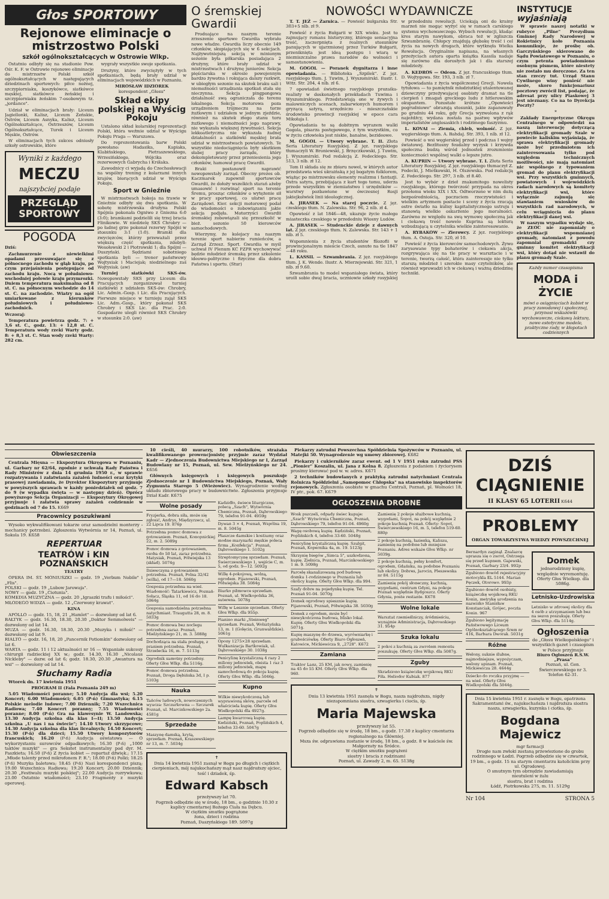Głos SPORTOWY
Rejonowe eliminacje o mistrzostwo Polski
szkół ogólnokształcących w Ostrowie Wlkp.
Ostatnio odbyły się na stadionie Pow. Ośr. K. F. w Ostrowie rejonowe eliminacje do mistrzostw Polski szkół ogólnokształcących w następujących dziedzinach sportowych: piłce nożnej, szczypiorniaku, koszykówce, siatkówce męskiej, siatkówce żeńskiej i szczypiorniaku żeńskim 7-osobowym tz. „jordance".
Udział w eliminacjach brały: Liceum Jagiellonki, Kalisz, Liceum Żeńskie, Ostrów, Liceum Asnyka, Kalisz, Liceum Ogólnokształcące, Ostrzeszów, Liceum Ogólnokształcące, Turek i Liceum Męskie, Ostrów.
W eliminacjach tych sukces odniosły szkoły ostrowskie, które
Wyniki z każdego
MECZU
najszybciej podaje
PRZEGLĄD SPORTOWY
POGODA
Dziś:
Zachmurzenie z niewielkimi opadami przesuwające się z północnego zachodu w głąb kraju, po czym przejaśnienia postępujące od zachodu kraju. Nocą w południowo-wschodniej połowie kraju przymrozki. Dniem temperatura maksimalna od 8 st. C. na północnym wschodzie do 14 st. C. na zachodzie. Wiatry na ogół umiarkowane z kierunków południowych i południowo-zachodnich.
Wczoraj:
Temperatura powietrza godz. 7: + 3,6 st. C., godz. 13: + 12,8 st. C. Temperatura wody rzeki Warty godz. 8: + 8,3 st. C. Stan wody rzeki Warty: 282 cm.
wygrały wszystkie swoje spotkania.
Drużyny, które zwyciężyły w tych spotkaniach, będą brały udział w eliminacjach wojewódzkich w Poznaniu.
MIROSŁAW IDZIOREK
korespondent „Głosu"
Skład ekipy polskiej na Wyścig Pokoju
Ustalono skład kolarskiej reprezentacji Polski, która weźmie udział w Wyścigu Pokoju Praga — Warszawa.
Do reprezentowania barw Polski powołano: Hadasika, Kapiaka, Klabińskiego, Pietraszewskiego, Wrzesińskiego, Wójcika oraz rezerwowych Gabrycha i Królaka.
Zawodnicy ci wyjadą do Czechosłowacji na wspólny trening z kolarzami innych krajów, biorących udział w Wyścigu Pokoju.
Sport w Gnieźnie
W mistrzostwach hokeja na trawie w Gnieźnie odbyły się dwa spotkania. W sobotę mistrzowska drużyna Polski Spójnia pokonała Ogniwo z Gniezna 6:0 (3:0); bramkami podzielili się trzej bracia Flinikowie. W niedzielę SKS Chrobry — po ładnej grze pokonał rezerwy Spójni w stosunku 3:1 (1:0). Bramki dla zwycięzców, którzy przeważali przez większą część spotkania, zdobyli: Wesołowski 2 i Piotrowski 1; dla Spójni — Duszyński. Sędziami sobotniego spotkania byli — trener państwowy Wojtysiak i Maciejak; niedzielnego zaś Wojtysiak. (aw)
Turniej siatkówki SKS-ów. Nowopowstały SKS przy Liceum dla Pracujących zorganizował turniej siatkówki z udziałem SKS-ów: Chrobry, Lic. Admin.-Gosp. i Lic. dla Pracujących. Pierwsze miejsce w turnieju zajął SKS Lic. Adm.-Gosp., który pokonał SKS Chrobry i SKS Lic. dla Prac. 2:0. Gospodarze ulegli również SKS Chrobry w stosunku 2:0. (aw)
O śremskiej Gwardii
Produające na naszym terenie zrzeszenie sportowe Gwardia wybrało nowe władze. Gwardia liczy obecnie 149 członków, skupiających się w 6 sekcjach. Najżywotniejszą sekcją w minionym sezonie była piłkarska posiadająca 2 drużyny, które brały udział w mistrzostwach i drużynę juniorów. Sekcja pięściarska w okresie powojennym bardzo żywotna i rokująca dalszy rozkwit, w ubiegłym sezonie na skutek braku sali i niemożności urządzania spotkań stała się nieczynna. Sekcja pingpongowa działalność swą ograniczała do terenu lokalnego. Sekcja motorowa poza urządzeniem trójmeczu na torze żużlowym i udziałem w jednym zjeździe, również na skutek złego stanu toru żużlowego i niemożności jego naprawy, nie wykazała większej żywotności. Sekcja lekkoatletyczna nie wykazała żadnej działalności a siatkówki męskiej brała udział w mistrzostwach powiatowych. Te wszystkie niedociągnięcia były skutkiem słabej pracy zarządu, który dekompletowany przez przeniesienia jego członków, hamował pracę Gwardii.
Braki postanowił naprawić nowopowstały zarząd. Obecny prezes ob. Kaczmarek zapewnił sportowców Gwardii, że dołoży wszelkich starań ażeby umasowić i rozwinąć sport na terenie Śremu, prosząc członków o wytężenie sił w pracy sportowej, co ułatwi pracę Zarządowi. Kier. sekcji motorowej podał do wiadomości o zobowiązaniu jakie sekcja podjęła. Motorzyści Gwardii śremskiej zobowiązali się przeszkolić w bież. sezonie 50 kierowców samochodowych.
Wierzymy, że kolejacy na naszym terenie sport nabierze rumieńców, a Zarząd Zrzesz. Sport. Gwardia w myśl uchwał IV Plenum KC PZPR wychowywać będzie młodzież śremską przez szkolenie ideowo-polityczne i fizyczne dla dobra Państwa i sportu. (Stur)
NOWOŚCI WYDAWNICZE
T. T. JEŻ — Żarnica. — Powieść bułgarska Str. 303+5 nlb. zł 9.
Powieść z życia Bułgarii w XIX wieku. Jest to zajmujący romans historyczny, którego sensacyjna treść, zaczerpnięta z realnych stosunków panujących w ujarzmionej przez Turków Bułgarii, przeniknięta jest ideą postępu i wiarą w niezniszczalne prawa narodów do wolności i samostanowienia.
M. GOGOL — Poranek dygnitarza i inne opowiadania. — Biblioteka „Szpilek". Z jęz. rosyjskiego tłum. J. Tuwim, J. Wyszomirski. Ilustr. I. Witz. Str. 204, 4 nlb. zł 6.
7 opowiadań świetnego rosyjskiego prozaika-realisty w doskonałych przekładach Tuwima i Wyszomirskiego. Przedstawiają one w żywych i malowniczych scenach, zabarwionych humorem i gryzącą satyrą, urzędniczo - mieszczańskie środowisko prowincji rosyjskiej w epoce cara Mikołaja I.
Opowiadania te są dobitnym wyrazem walki Gogola, pisarza postępowego, z tym wszystkim, co w życiu człowieka jest niskie, banalne, bezideowe.
M. GOGOL — Utwory wybrane. T. II. Złota Seria Literatury Rosyjskiej. Z jęz. rosyjskiego tłumaczyli W. Broniewski, J. Brzęczkowski, J. Tuwim, J. Wyszomirski. Pod redakcją Z. Fedeckiego. Str. 513, 3 nlb. zł 12.
Tom II składa się ze zbioru nowel, w których autor przedstawia wieś ukraińską z jej bogatym folklorem, wiążąc po mistrzowsku elementy realizmu i fantazji. Ostra satyra, przebijająca z kart tego tomu, uderza przede wszystkim w ziemiaństwo i urzędników — warstwy pozbawione w ówczesnej Rosji jakiejkolwiek linii ideologicznej.
A. JIRASEK — Na starej poczcie. Z jęz. czeskiego tłum. N. Zalewska. Str. 96, 2 nlb. zł 4.
Opowieść z lat 1846—48, ukazuje życie małego miasteczka czeskiego w przededniu Wiosny Ludów.
A. JIRASEK — Studenckie dzieje z dawnych lat. Z jęz. czeskiego tłum. N. Zalewska. Str. 143 + 1 nlb. zł 5.
Wspomnienia z życia studentów filozofii w prowincjonalnym mieście Czech, osnute na tle 1847—48 roku.
L. KASSIL — Szwambrania. Z jęz. rosyjskiego tłum. J. K. Wende. Ilustr. A. Mierzejewski. Str. 321, 1 nlb. zł 9.60.
Szwambrania to model wspaniałego świata, który uroili sobie dwaj bracia, uczniowie szkoły rosyjskiej w przededniu rewolucji. Uciekają oni do krainy marzeń nie mogąc wyżyć się w ramach carskiego systemu wychowawczego. Wybuch rewolucji, kładąc kres starym nawykom, obraca też w zgliszcza Szwambranię. Chłopcy znajdują głębokę treść i cel życia na nowych drogach, które wytknęła Wielka Rewolucja. Oryginalnie napisana, na własnych przeżyciach autora oparta książka Kassila nadaje się zarówno dla dorosłych jak i dla starszej młodzieży.
A. KEDROS — Odeon. Z jęz. francuskiego tłum. D. Wojtygowa. Str. 193, 3 nlb. zł 7.
Opowiadania z życia współczesnej Grecji. Nowela tytułowa — to pamiętnik młodziutkiej utalentowanej dziewczyny przeżywającej osobisty dramat na tle cierpień i zmagań greckiego ludu z hitlerowskim okupantem. Pozostałe krótsze „Opowieści pogrudniowe" obrazują stosunki, jakie zapanowały po grudniu 44 roku, gdy Grecja wyzwolona z rąk najeźdźcy, wydana została na pastwę wpływów imperialistów anglosaskich i rodzimego faszyzmu.
L. KOVAI — Ziemia, chleb, wolność. Z jęz. węgierskiego tłum. A. Bahdaj. Str. 393, 1 nlb. zł 12.
Powieść o wsi węgierskiej przed i podczas I wojny światowej. Bezlitosny feudalny wyzysk i krzywda społeczna budzą wśród jednostek zrozumienie konieczności wspólnej walki o lepsze jutro.
A. KUPRIN — Utwory wybrane. T. I. Złota Seria Literatury Rosyjskiej. Z jęz. rosyjskiego tłumaczył Z. Fedecki, J. Mietkowski, H. Olszewska. Pod redakcją Z. Fedeckiego. Str. 297, 3 nlb. zł 8.40.
Jest to wybór z dzieł znakomitego nowelisty rosyjskiego, którego twórczość przypada na okres przełomu wieku XIX i XX. Odtworzone w nim dużą bezpośredniością, poczuciem rzeczywistości i wielkim artyzmem postacie i sceny z życia rzucają ostre światło na kulisy kapitalistycznego ustroju i stanowią wielkie oskarżenie jego moralności. Zarówno ze względu na swą wymowę społeczną jak i ciekawą treść nowele Kuprina są lekturą wzbudzającą u czytelnika wielkie zainteresowanie.
A. RYBAKOW — Zierowcy. Z jęz. rosyjskiego tłum. A. Ostoja. Str. 320, zł 10.
Powieść z życia kierowców samochodowych. Żywo zarysowane typy bohaterów i ciekawa akcja, rozgrywająca się na tle pracy w warsztacie i w terenie, tworzą całość, która zainteresuje nie tylko starszą młodzież i szerokie masy czytelników, ale również wprowadzi ich w ciekawą i ważną dziedzinę techniki.
INSTYTUCJE wyjaśniają
W sprawie naszej notatki w rubryce „Pilne" Prezydium Gminnej Rady Narodowej w Rokietnicy koło Poznania komunikuje, że prośbę ob. Garczyńskiego skierowano do Sądu Powiatowego w Poznaniu, o czym petenta powiadomiono osobnym pismem, które niestety nie zostało mu doręczone. Za ten stan rzeczy tut. Urząd Stanu Cywilnego winy ponieść nie może, skoro funkcjonariusz pocztowy zwrócił list, podając, że adresat przy ulicy Piaskowej 3 jest nieznany. Co na to Dyrekcja Poczty?
*
Zakłady Energetyczne Okręgu Centralnego w odpowiedzi na naszą interwencję dotyczącą elektryfikacji gromady Szale w powiecie kaliskim wyjaśniają, że sprawa elektryfikacji gromady może być przedmiotem ich zainteresowania tylko pod względem technicznych możliwości, nie mają natomiast nic wspólnego z typowaniem gromad do planu elektryfikacji wsi. Przy wszystkich gminnych, powiatowych i wojewódzkich radach narodowych są komitety elektryfikacji wsi, które wyłącznie zajmują się stawianiem wniosków do wszystkich rad narodowych, w celu wciągnięcia do planu elektryfikacji danej wsi.
W naszym wypadku wydaje się, że ZEOC nie zapomniały o elektryfikacji wspomnianej gromady, natomiast z powodu zapomniał gromadzki czy gminny komitet elektryfikacji wsi, który dotąd nie wstawił do planu gromady Szale.
Każdy numer czasopisma
MODA i ŻYCIE
mówi o osiągnięciach kobiet w pracy zawodowej i społecznej, przynosi wskazówki wychowawcze, ciekawą lekturę, nowe estetyczne modele, praktyczne rady, w kłopotach codziennych
Obwieszczenia
Centrala Mięsna — Ekspozytura Okręgowa w Poznaniu, ul. Garbary nr 62/64, zgodnie z uchwałą Rady Państwa i Rady Ministrów z dnia 14 grudnia 1950 r., w sprawie rozpatrywania i załatwiania zażaleń ludności oraz krytyki prasowej zawiadamia, że Dyrektor Ekspozytury przyjmuje w powyższych sprawach w każdy poniedziałek od godz. 7 do 9 (w wypadku święta — w następny dzień). Oprócz powyższego Sekcja Organizacji — Ekspozytury Okręgowej przyjmuje i załatwia sprawy zażaleń codziennie w godzinach od 7 do 15. K669
Pracownicy poszukiwani
Wysoko wykwalifikowani tokarze oraz samodzielni monterzy - mechanicy potrzebni. Zgłoszenia Wytwórnia nr 14, Poznań, ul. Sokola 19. K658
REPERTUAR
TEATRÓW i KIN POZNAŃSKICH
TEATRY
OPERA IM. ST. MONIUSZKI — godz. 19 „Verbum Nobile" i „Flis".
POLSKI — godz. 19 „Lubow Jarowaja".
NOWY — godz. 19 „Ciotunia".
KOMEDIA MUZYCZNA — godz. 20 „Igraszki trafu i miłości".
MŁODEGO WIDZA — godz. 12 „Czerwony krawat".
KINA
APOLLO — godz. 15, 18, 21 „Hamlet" — dozwolony od lat 6.
BAŁTYK — godz. 16.30, 18.30, 20.30 „Doktor Semmelweis" — dozwolony od lat 14.
MUZA — godz. 16.30, 18.30, 20.30 „Muzyka i miłość" — dozwolony od lat 9.
RIALTO — godz. 16, 18, 20 „Pancernik Potiomkin" dozwolony od lat 6.
WARTA — godz. 11 i 12 aktualności nr 16 — Wspaniałe sukcesy chirurgii radzieckiej XX w.; godz. 14.30, 16.30 „Nicolaus Nickleby" — dozw. od lat 6; godz. 18.30, 20.30 „Awantura na wsi" — dozwolony od lat 14.
Słuchamy Radia
Wtorek dn. 17 kwietnia 1951
PROGRAM II (Fala Poznania 249 m)
5.05 Wiadomości poranne; 5.10 Audycja dla wsi; 5.20 Koncert; 6.00 Wiadomości; 6.05 (P-ń) Gimnastyka; 6.15 Polskie melodie ludowe; 7.00 Dziennik; 7.20 Wszechnica Radiowa; 7.40 Koncert poranny; 7.55 Wiadomości poranne; 8.00 (P-ń) Gra na klawesynie W. Landowska; 13.30 Audycja szkolna dla klas I—II; 13.50 Audycja szkolna „U nas i na świecie"; 14.10 Utwory skrzypcowe; 14.30 Audycja szkolna dla klas licealnych; 14.50 Koncert; 15.30 (P-ń) dla dzieci; 15.50 Utwory kompozytorów francuskich; 16.20 (P-ń) Audycja oświatowa — O wykorzystaniu surowców odpadkowych; 16.30 (P-ń) „1000 taktów muzyki" — gra Sekstet instrumentalny pod dyr. M. Paszkieta; 16.50 (P-ń) Z życia kobiet — reportaż dźwięk.; 17.15 „Młode talenty przed mikrofonem P. R."; 18.00 (P-ń) Polki; 18.25 (P-ń) Muzyka baletowa; 18.45 (P-ń) Nasi korespondenci piszą; 19.00 Wszechnica Radiowa; 19.20 Koncert; 20.00 Dziennik; 20.30 „Festiwalu muzyki polskiej"; 22.00 Audycja rozrywkowa; 23.00 Ostatnie wiadomości; 23.10 Fragmenty z muzyki operowej.
10 cieśli, 40 murarzy, 100 robotników, strażaka kwalifikowanego prowencjonistę przyjmie zaraz Wydział Kadr — Zjednoczenia Budownictwa Miejskiego nr I, Zarząd Budowlany nr 15, Poznań, ul. Sew. Mielżyńskiego nr 24. K656
Głównych księgowych i księgowych poszukuje Zjednoczenie nr 1 Budownictwa Miejskiego, Poznań, Wały Zygmunta Starego 5 (Wieżowiec). Wynagrodzenie według układu zbiorowego pracy w budownictwie. Zgłoszenia przyjmuje Dział Kadr. K675
Wolne posady
Fryzjerka, dobra siła, może się zgłosić, Andrys, Międzyrzecz, ul. 22 Lipca 19. 876p
Potrzebna pomoc domowa z gotowaniem. Poznań, Konopnickiej 22, m. 2. 5089g
Pomoc domowa z gotowaniem, osoba do 50 lat, zaraz potrzebna. Matysiak, Poznań, Półwiejska 13 (skład). 5074g
Dziewczyna z gotowaniem potrzebna. Poznań, Polna 32/42 (willa), od 17—18. 5060g
Gosposia potrzebna na wieś. Wiadomość: Tatarkiewicz, Poznań-Sołacz, Śląska 11, od 16 do 18. 5064g
Gosposia samodzielna potrzebna natychmiast. Traugutta 28, m. 8. 5033g
Pomoc domowa bez noclegu potrzebna zaraz. Poznań, Mielżyńskiego 21, m. 3. 5088g
Dochodząca na stała posługę, z praniem potrzebna. Poznań, Strzelecka 16, m. 7. 5113g
Ogrodnik samotny potrzebny. Oferty Głos Wlkp. dla 5116g.
Pomoc domowa potrzebna. Poznań, Droga Dębińska 3d, I p. 5103g
Nauka
Tańców ludowych, nowoczesnych wyucza: Szczurkowna — Szczurek Poznań, ul. Marcinkowskiego 2a. 4581g
Sprzedaże
Maszynę damską, krytą, sprzedam. Poznań, Kraszewskiego nr 13, m. 7. 5034g
Kadzidło, świece liturgiczne, polecą „Szach", Wytwórnia Chemiczna, Poznań, Dąbrowskiego 79, telefon 91-04. 4959g
Dywan 3 × 4, Poznań, Wspólna 19, m. 8. 5045g
Płaszcze damskie i kostiumy oraz modne marynarki męskie poleca firma „Konfekcja". Poznań, Dąbrowskiego 1. 5102g
Streptomycynę sprzedam. Poznań, Świerczewskiego 1, wejście C, m. 5, od godz. 9—12. 5092g
Willę 4-pokojową, wolną, ogrodem. Pijanowski, Poznań, Półwiejska 38. 5084g
Biurko piłmowce sprzedam. Poznań, ul. Wielkopolska 36, suterena. 5078g
Willę w Lesznie sprzedam. Oferty Głos Wlkp. dla 955p.
Pianino marki „Steinweg" sprzedam. Poznań, Wolsztyńska 13, m. 1 (Golęcin, Grunwaldzkie). 5061g
Opony 1275×28 sprzedam. Wulkanizacja Bartkowiak, ul. Dąbrowskiego 30. 1038g
Penicylinę krystaliczną 4 razy 2 miliony jednostek, oleista 1 raz 3 miliony jednostek, mapę samochodową do pokoju kupię. Oferty Głos Wlkp. dla 5046g.
Kupno
Wilkie niewykończoną lub wyprawioną skórę, parcele od właściciela kupię. Oferty Głos Wielkopolski dla 4927g.
Lampę kwarcową kupię. Kedziński, Poznań, Poplińskich 4, telefon 33-60. 5047g
✝
Dnia 14 kwietnia 1951 zasnął w Bogu po długich i ciężkich cierpieniach, mój najukochańszy mąż nasz najdroższy ojciec, teść i dziadek, śp.
Edward Kabsch
przeżywszy lat 70.
Pogrzeb odbędzie się w środę, 18 bm., o godzinie 10.30 z kaplicy cmentarnej Bożego Ciała na Dębcu.
W ciężkim smutku pogrążone
żona, dzieci i rodzina
Poznań, Daszyńskiego 189. 5097g
Piekarzy zatrudni Powszechna Spółdzielnia Spożywców w Poznaniu, ul. Matejki 50. Wynagrodzenie wg umowy zbiorowej. K682
Piekarzy i cukierników zaraz ewent. od 1 V 1951 roku zatrudni PSS „Pionier" Koszalin, ul. Jana z Kolna 8. Zgłoszenia z podaniem i życiorysem prosimy kierować pod w. w. adres. K671
2 techników budowlanych z praktyką zatrudni natychmiast Centrala Rolnicza Spółdzielni „Samopomoc Chłopska" na stanowisko inspektorów rejonowych. Zgłoszenia osobiste w gmachu Centrali, Poznań, pl. Wolności 18, IV ptr., pok. 67. K679
OGŁOSZENIA DROBNE
Wosk pszczeli, odpady świec kupuje: „Szach" Wytwórnia Chemiczna, Poznań, Dąbrowskiego 79, telefon 91-04. 4960g
Wagę osobową kupię. Kędziński, Poznań, Poplińskich 4, telefon 33-60. 5048g
Penicylinę krystaliczną kupię. Szulgit, Poznań, Kopernika 4a, m. 19. 5123g
Skrzynię biegów „Simca 5", uszkodzona, kupię. Zielnica, Poznań, Marcinkowskiego 1 m. 9. 5098g
Parcelę skanalizowaną pod budowę domku 1-rodzinnego w Poznaniu lub okolicy kupię. Oferty Głos Wlkp. dla 994.
Szafy dobre na pojedynkę kupię. Tel. Poznań 91-04. 5070g
Domek ogrodowy spiesznie kupię. Pijanowski, Poznań, Półwiejska 38. 5030g
Domek z ogrodem, może być niewykończona budowa, blisko lokal. Kupię. Oferty Głos Wielkopolski dla 5071g.
Kupię maszynę do drzewa, wyrówniarkę i grubościówkę. Oferty Biuro Ogłoszeń, Katowice, Mickiewicza 9, „2728". K672
Zamiana
Traktor Lanz, 25 KM, jak nowy, zamienię na 45 do 55 KM. Oferty Głos Wlkp. dla 960.
Zamienię 2 pokoje służbowe kuchnią, wygodami, Sopot, na pokój względnie 2 pokoje kuchnią Poznań. Oferty: Sopot, Świerczewskiego 16, m. 5, telefon 519-60. 880p
2 pokoje kuchnią, łazienką, Kaliszu, zamienię na podobne lub mniejsze Poznaniu. Adres wskaże Głos Wlkp. nr 5039g.
2 pokoje kuchnią, pełny komfort, ogrodem, Gdańsku, na podobne Poznaniu lub okolicy. Dobres, Jarocin, Pleszewska nr 84. 5115g
Zamienię pokój słoneczny, kuchnią, wygodami, centrum Gdyni, na pokoje Poznań względnie Bydgoszcz. Oferty Gdynia, poste restante. K678
Wolne lokale
Warsztat rzemieślniczy, śródmieściu, wynajmie Administracja, Dąbrowskiego 31. 954p
Szuka lokalu
2 pokoi z kuchnią za zwrotem remontu poszukuję. Oferty Głos Wlkp. dla 5087g.
Zguby
Skradziono książeczkę wojskową RKU Piła. Heliodor Kubiak. 877
✝
Dnia 13 kwietnia 1951 zasnęła w Bogu, nasza najdroższa, nigdy niezapomniana siostra, szwagierka i ciocia, śp.
Maria Majewska
przeżywszy lat 55.
Pogrzeb odbędzie się w środę, 18 bm., o godz. 17.30 z kaplicy cmentarza regionalnego na Główniej.
Msza św. odprawiona zostanie w środę, 18 bm., o godz. 8 w kościele św. Małgorzaty na Śródce.
W ciężkim smutku pogrążeni
siostry i bracia z rodzinami
Poznań, ul. Zawady 2, m. 65. 5138g
DZIŚ CIĄGNIENIE
II KLASY 65 LOTERII K644
PROBLEMY
ORGAN TOWARZYSTWA WIEDZY POWSZECHNEJ
Bernardyn zaginął. Znalazcę uprasza się o zwrot, Ostrzega się przed kupnem. Gajewski, Poznań, Garbary 23/4. 992p
Zgubiono dowód rejestracyjny motocykla EL 5144. Marian Pęczek, Otorowo. 993p
Zgubiono dowód osobisty, książeczkę wojskową RKU Konin, metrykę urodzenia na nazwisko Stanisław Konstanciak, Grójec, poczta Konin. 967
Zgubiono legitymację Państwowego Liceum Ogólnokształcącego Śrem nr 416, Barbara Dworak. 5031g
Różne
Welony, suknie ślubne, najmodniejsze, wypożyczam, welony upinam. Poznań, Mickiewicza 28. 4644g
Dziecko do roczku przyjmę — na wieś. Oferty Głos Wielkopolski dla 5044g.
Domek
jednorodzinny kupię, względnie wyremontuję. Oferty Głos Wielkop. dla 5086g.
Letnisko-Uzdrowiska
Letnisko w zdrowej okolicy dla 4 osób z utrzymaniem lub bez na sezon poszukuję. Oferty Głos Wlkp. dla 5114g.
Ogłoszenia
do „Głosu Wielkopolskiego" i wszystkich gazet i czasopism w Polsce przyjmuje
Biuro Ogłoszeń R.S.W. „Prasa"
Poznań, ul. Gen. Świerczewskiego nr 3. Telefon 62-31.
Dnia 15 kwietnia 1951 r. zasnęła w Bogu, opatrzona Sakramentami św., najukochańsza i najdroższa siostra nasza, szwagierka, kuzynka i ciotka, śp.
Bogdana Majewicz
mgr farmacji
Drogie nam zwłoki zostaną przewiezione do grobu rodzinnego w Łodzi. Pogrzeb odbędzie się w czwartek, 19 bm., o godz. 15 na starym cmentarzu katolickim przy ul. Ogrodowej.
O smutnym tym obrzędzie zawiadamiają
nieutuleni w żalu
siostra, brat i rodzina
Łódź, Piotrkowska 275, m. 11. 5129g
Nr 104 STRONA 5